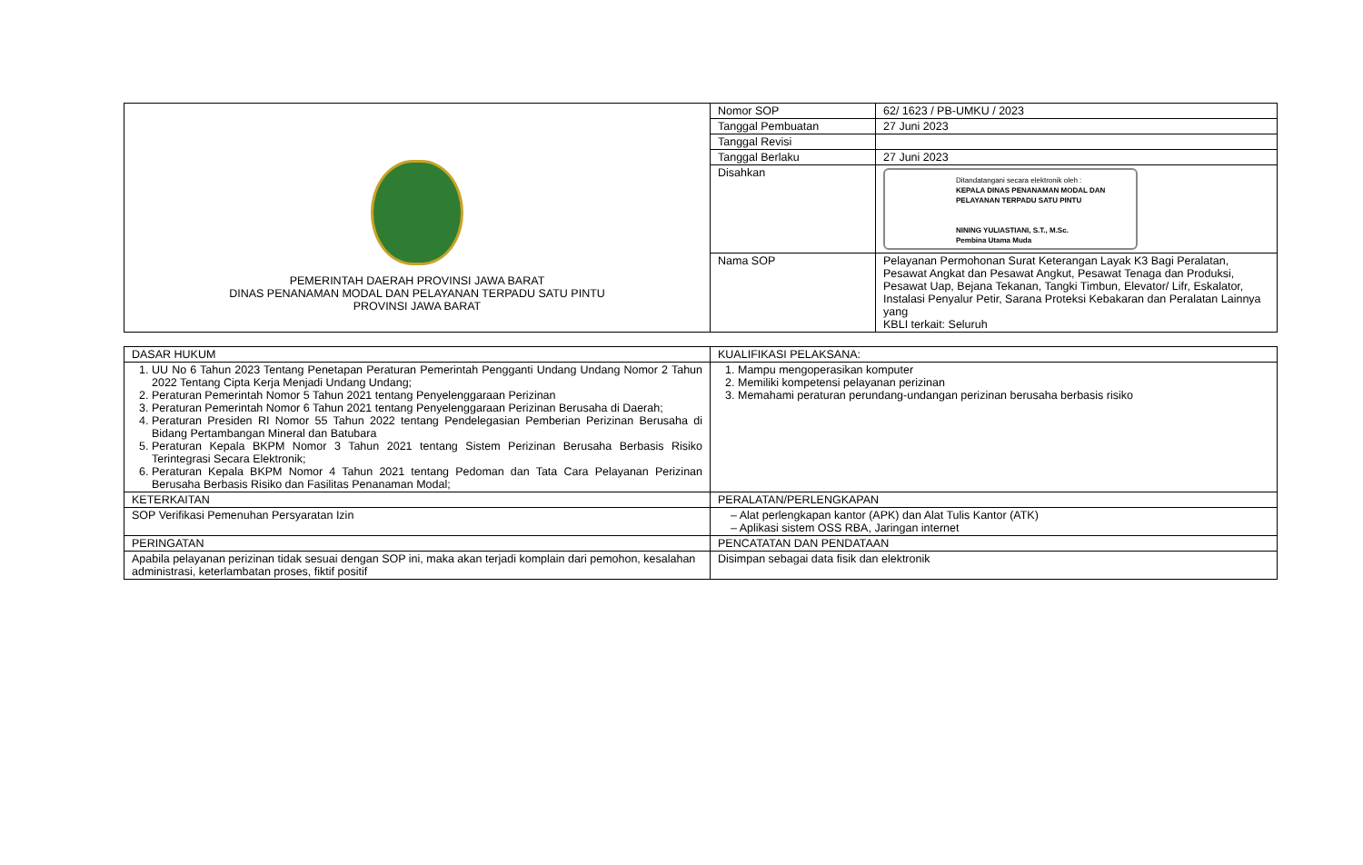| PEMERINTAH DAERAH PROVINSI JAWA BARAT DINAS PENANAMAN MODAL DAN PELAYANAN TERPADU SATU PINTU PROVINSI JAWA BARAT | Nomor SOP | 62/ 1623 / PB-UMKU / 2023 |
| | Tanggal Pembuatan | 27 Juni 2023 |
| | Tanggal Revisi | |
| | Tanggal Berlaku | 27 Juni 2023 |
| | Disahkan | Ditandatangani secara elektronik oleh : KEPALA DINAS PENANAMAN MODAL DAN PELAYANAN TERPADU SATU PINTU NINING YULIASTIANI, S.T., M.Sc. Pembina Utama Muda |
| | Nama SOP | Pelayanan Permohonan Surat Keterangan Layak K3 Bagi Peralatan, Pesawat Angkat dan Pesawat Angkut, Pesawat Tenaga dan Produksi, Pesawat Uap, Bejana Tekanan, Tangki Timbun, Elevator/ Lifr, Eskalator, Instalasi Penyalur Petir, Sarana Proteksi Kebakaran dan Peralatan Lainnya yang KBLI terkait: Seluruh |
| DASAR HUKUM | KUALIFIKASI PELAKSANA: |
| 1. UU No 6 Tahun 2023 Tentang Penetapan Peraturan Pemerintah Pengganti Undang Undang Nomor 2 Tahun 2022 Tentang Cipta Kerja Menjadi Undang Undang; 2. Peraturan Pemerintah Nomor 5 Tahun 2021 tentang Penyelenggaraan Perizinan 3. Peraturan Pemerintah Nomor 6 Tahun 2021 tentang Penyelenggaraan Perizinan Berusaha di Daerah; 4. Peraturan Presiden RI Nomor 55 Tahun 2022 tentang Pendelegasian Pemberian Perizinan Berusaha di Bidang Pertambangan Mineral dan Batubara 5. Peraturan Kepala BKPM Nomor 3 Tahun 2021 tentang Sistem Perizinan Berusaha Berbasis Risiko Terintegrasi Secara Elektronik; 6. Peraturan Kepala BKPM Nomor 4 Tahun 2021 tentang Pedoman dan Tata Cara Pelayanan Perizinan Berusaha Berbasis Risiko dan Fasilitas Penanaman Modal; | 1. Mampu mengoperasikan komputer 2. Memiliki kompetensi pelayanan perizinan 3. Memahami peraturan perundang-undangan perizinan berusaha berbasis risiko |
| KETERKAITAN | PERALATAN/PERLENGKAPAN |
| SOP Verifikasi Pemenuhan Persyaratan Izin | – Alat perlengkapan kantor (APK) dan Alat Tulis Kantor (ATK) – Aplikasi sistem OSS RBA, Jaringan internet |
| PERINGATAN | PENCATATAN DAN PENDATAAN |
| Apabila pelayanan perizinan tidak sesuai dengan SOP ini, maka akan terjadi komplain dari pemohon, kesalahan administrasi, keterlambatan proses, fiktif positif | Disimpan sebagai data fisik dan elektronik |